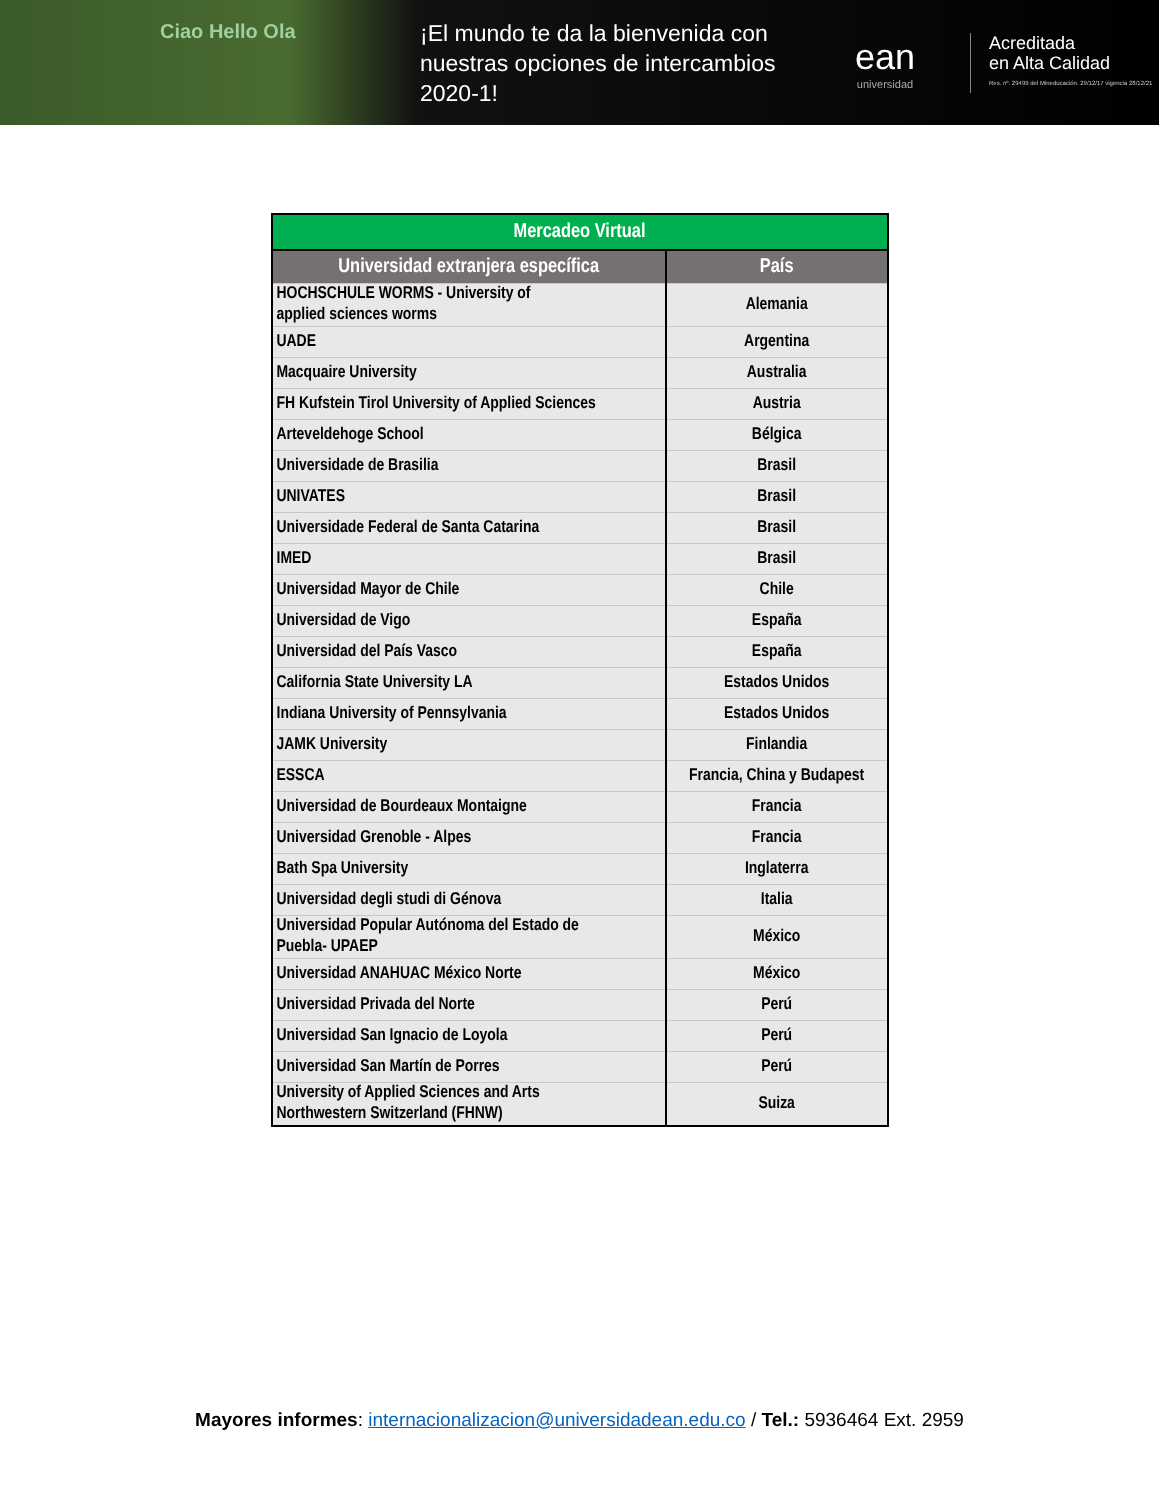Ciao Hello Ola
¡El mundo te da la bienvenida con nuestras opciones de intercambios 2020-1!
ean
universidad
Acreditada
en Alta Calidad
Res. nº. 29499 del Mineducación. 29/12/17 vigencia 28/12/21
| Mercadeo Virtual | |
| --- | --- |
| Universidad extranjera específica | País |
| HOCHSCHULE WORMS - University of applied sciences worms | Alemania |
| UADE | Argentina |
| Macquaire University | Australia |
| FH Kufstein Tirol University of Applied Sciences | Austria |
| Arteveldehoge School | Bélgica |
| Universidade de Brasilia | Brasil |
| UNIVATES | Brasil |
| Universidade Federal de Santa Catarina | Brasil |
| IMED | Brasil |
| Universidad Mayor de Chile | Chile |
| Universidad de Vigo | España |
| Universidad del País Vasco | España |
| California State University LA | Estados Unidos |
| Indiana University of Pennsylvania | Estados Unidos |
| JAMK University | Finlandia |
| ESSCA | Francia, China y Budapest |
| Universidad de Bourdeaux Montaigne | Francia |
| Universidad Grenoble - Alpes | Francia |
| Bath Spa University | Inglaterra |
| Universidad degli studi di Génova | Italia |
| Universidad Popular Autónoma del Estado de Puebla- UPAEP | México |
| Universidad ANAHUAC México Norte | México |
| Universidad Privada del Norte | Perú |
| Universidad San Ignacio de Loyola | Perú |
| Universidad San Martín de Porres | Perú |
| University of Applied Sciences and Arts Northwestern Switzerland (FHNW) | Suiza |
Mayores informes: internacionalizacion@universidadean.edu.co / Tel.: 5936464 Ext. 2959